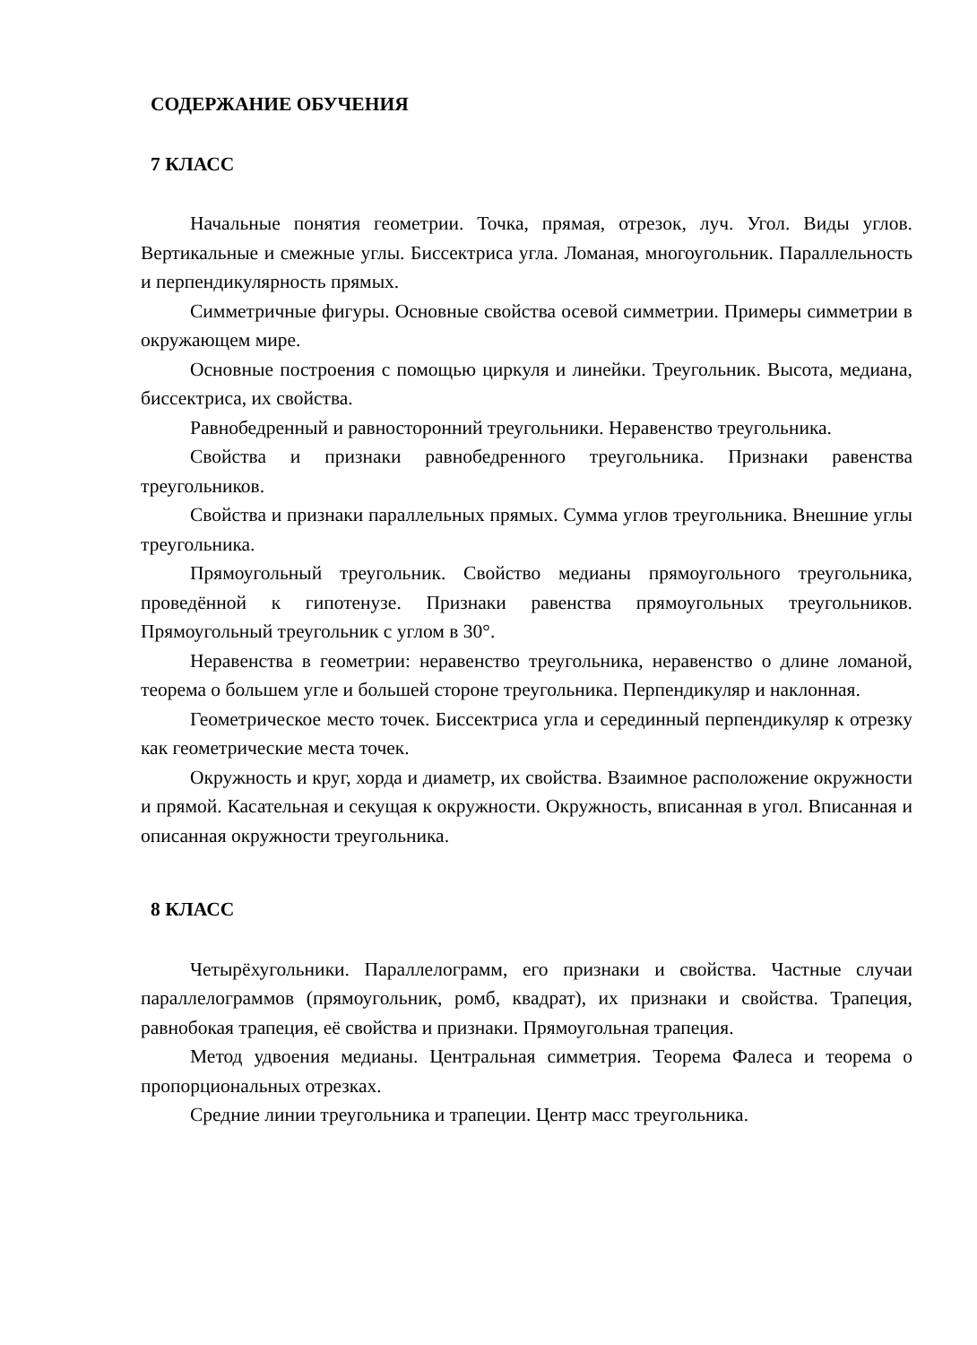СОДЕРЖАНИЕ ОБУЧЕНИЯ
7 КЛАСС
Начальные понятия геометрии. Точка, прямая, отрезок, луч. Угол. Виды углов. Вертикальные и смежные углы. Биссектриса угла. Ломаная, многоугольник. Параллельность и перпендикулярность прямых.
Симметричные фигуры. Основные свойства осевой симметрии. Примеры симметрии в окружающем мире.
Основные построения с помощью циркуля и линейки. Треугольник. Высота, медиана, биссектриса, их свойства.
Равнобедренный и равносторонний треугольники. Неравенство треугольника.
Свойства и признаки равнобедренного треугольника. Признаки равенства треугольников.
Свойства и признаки параллельных прямых. Сумма углов треугольника. Внешние углы треугольника.
Прямоугольный треугольник. Свойство медианы прямоугольного треугольника, проведённой к гипотенузе. Признаки равенства прямоугольных треугольников. Прямоугольный треугольник с углом в 30°.
Неравенства в геометрии: неравенство треугольника, неравенство о длине ломаной, теорема о большем угле и большей стороне треугольника. Перпендикуляр и наклонная.
Геометрическое место точек. Биссектриса угла и серединный перпендикуляр к отрезку как геометрические места точек.
Окружность и круг, хорда и диаметр, их свойства. Взаимное расположение окружности и прямой. Касательная и секущая к окружности. Окружность, вписанная в угол. Вписанная и описанная окружности треугольника.
8 КЛАСС
Четырёхугольники. Параллелограмм, его признаки и свойства. Частные случаи параллелограммов (прямоугольник, ромб, квадрат), их признаки и свойства. Трапеция, равнобокая трапеция, её свойства и признаки. Прямоугольная трапеция.
Метод удвоения медианы. Центральная симметрия. Теорема Фалеса и теорема о пропорциональных отрезках.
Средние линии треугольника и трапеции. Центр масс треугольника.